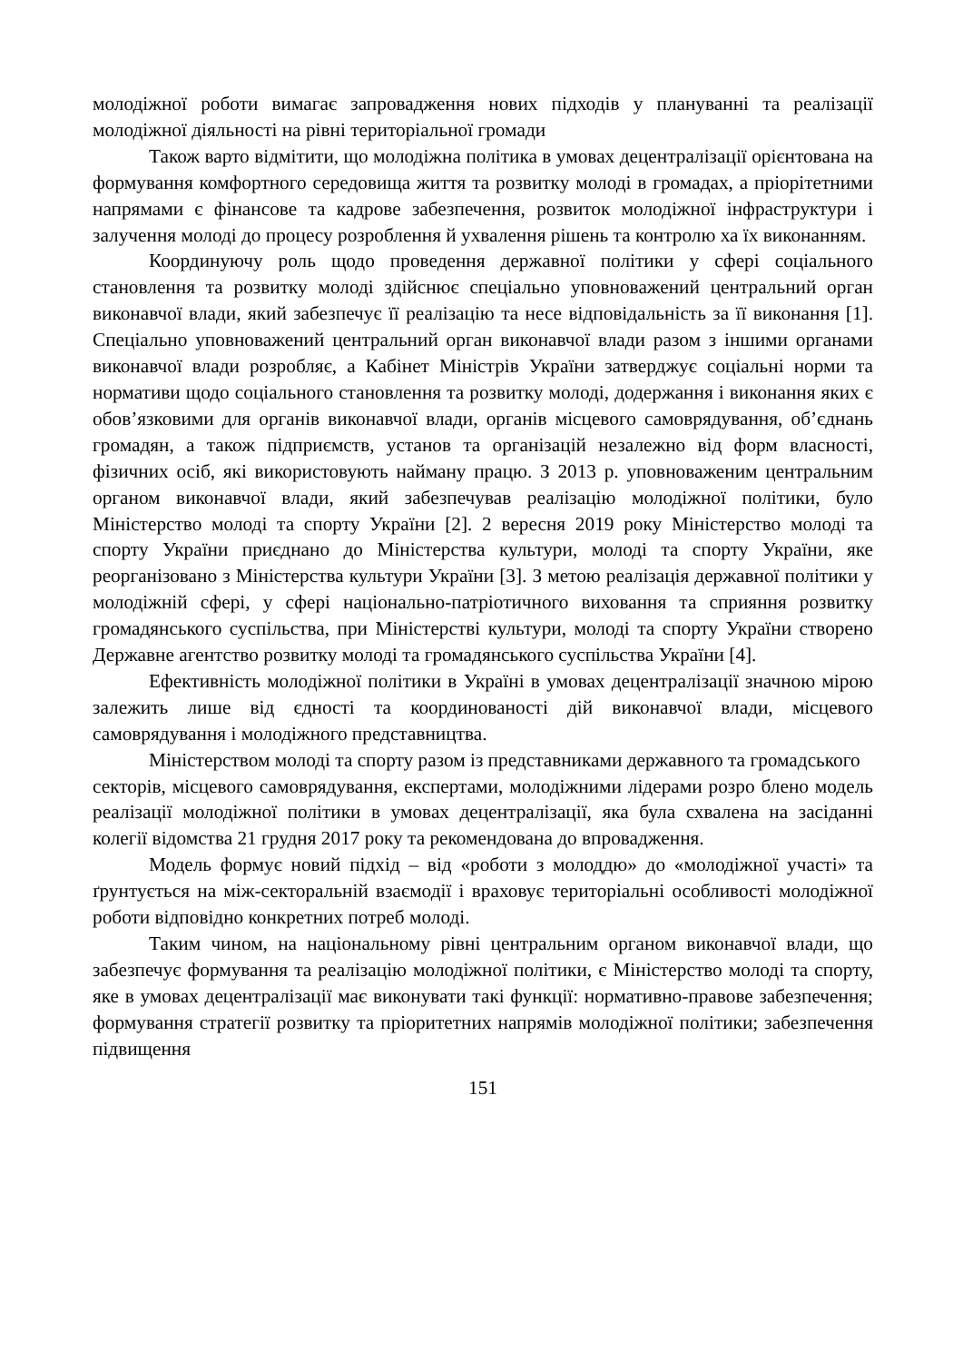молодіжної роботи вимагає запровадження нових підходів у плануванні та реалізації молодіжної діяльності на рівні територіальної громади
Також варто відмітити, що молодіжна політика в умовах децентралізації орієнтована на формування комфортного середовища життя та розвитку молоді в громадах, а пріорітетними напрямами є фінансове та кадрове забезпечення, розвиток молодіжної інфраструктури і залучення молоді до процесу розроблення й ухвалення рішень та контролю ха їх виконанням.
Координуючу роль щодо проведення державної політики у сфері соціального становлення та розвитку молоді здійснює спеціально уповноважений центральний орган виконавчої влади, який забезпечує її реалізацію та несе відповідальність за її виконання [1]. Спеціально уповноважений центральний орган виконавчої влади разом з іншими органами виконавчої влади розробляє, а Кабінет Міністрів України затверджує соціальні норми та нормативи щодо соціального становлення та розвитку молоді, додержання і виконання яких є обов’язковими для органів виконавчої влади, органів місцевого самоврядування, об’єднань громадян, а також підприємств, установ та організацій незалежно від форм власності, фізичних осіб, які використовують найману працю. З 2013 р. уповноваженим центральним органом виконавчої влади, який забезпечував реалізацію молодіжної політики, було Міністерство молоді та спорту України [2]. 2 вересня 2019 року Міністерство молоді та спорту України приєднано до Міністерства культури, молоді та спорту України, яке реорганізовано з Міністерства культури України [3]. З метою реалізація державної політики у молодіжній сфері, у сфері національно-патріотичного виховання та сприяння розвитку громадянського суспільства, при Міністерстві культури, молоді та спорту України створено Державне агентство розвитку молоді та громадянського суспільства України [4].
Ефективність молодіжної політики в Україні в умовах децентралізації значною мірою залежить лише від єдності та координованості дій виконавчої влади, місцевого самоврядування і молодіжного представництва.
Міністерством молоді та спорту разом із представниками державного та громадського
секторів, місцевого самоврядування, експертами, молодіжними лідерами розро бленo модель реалізації молодіжної політики в умовах децентралізації, яка була схвалена на засіданні колегії відомства 21 грудня 2017 року та рекомендована до впровадження.
Модель формує новий підхід – від «роботи з молоддю» до «молодіжної участі» та ґрунтується на між-секторальній взаємодії і враховує територіальні особливості молодіжної роботи відповідно конкретних потреб молоді.
Таким чином, на національному рівні центральним органом виконавчої влади, що забезпечує формування та реалізацію молодіжної політики, є Міністерство молоді та спорту, яке в умовах децентралізації має виконувати такі функції: нормативно-правове забезпечення; формування стратегії розвитку та пріоритетних напрямів молодіжної політики; забезпечення підвищення
151